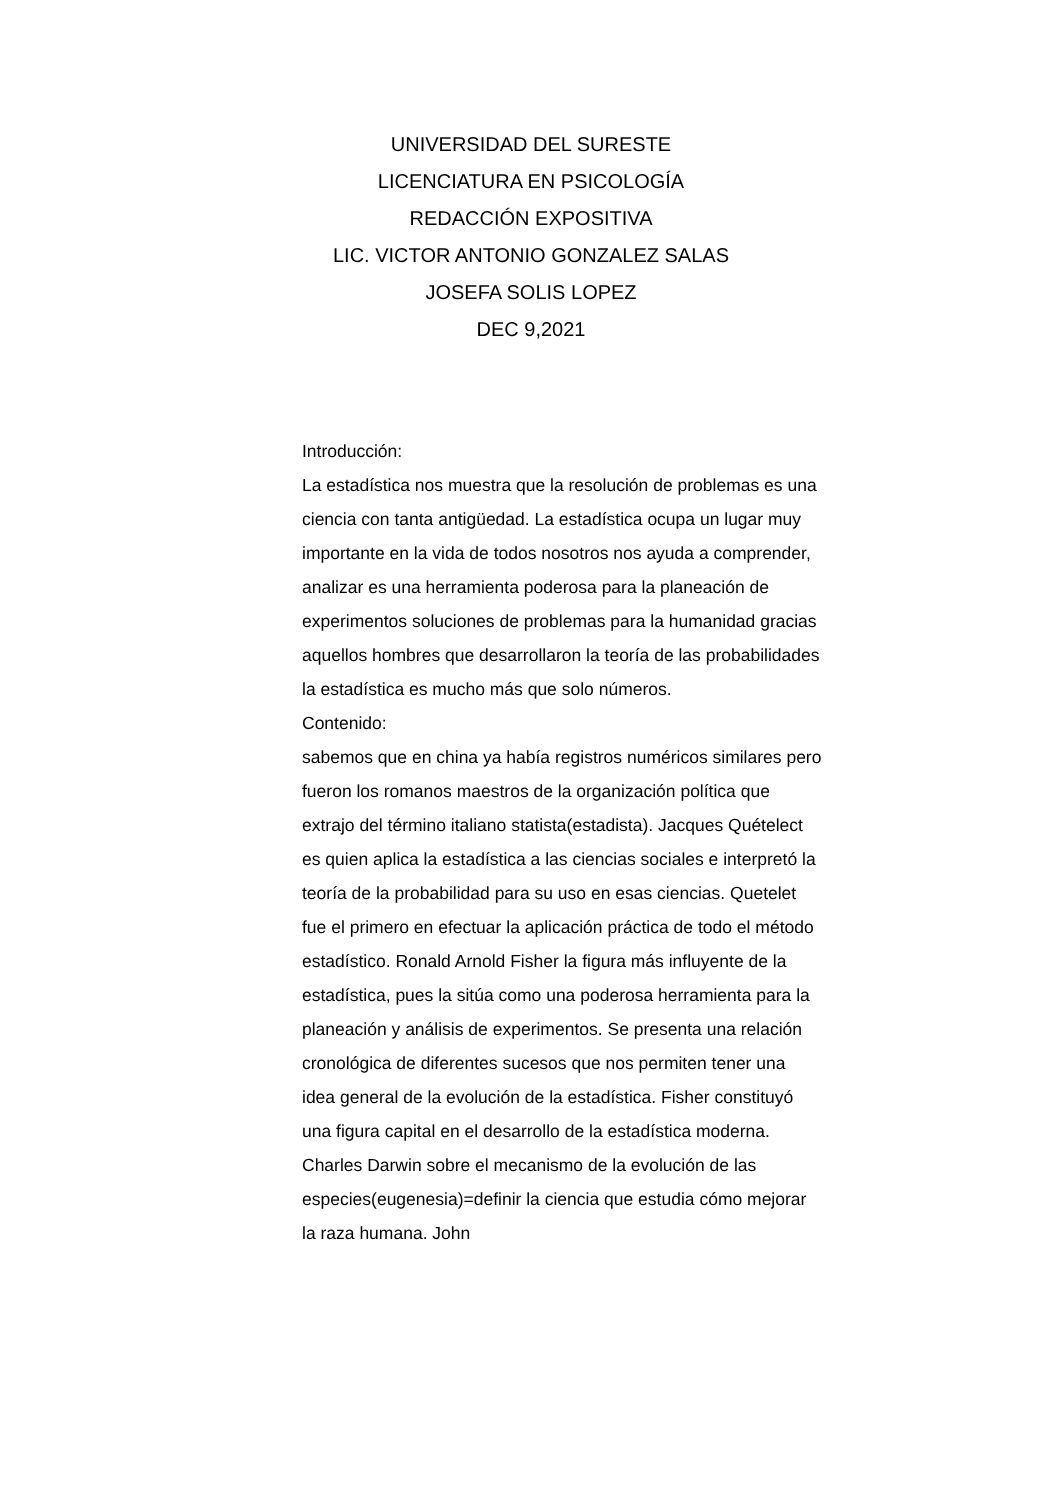UNIVERSIDAD DEL SURESTE
LICENCIATURA EN PSICOLOGÍA
REDACCIÓN EXPOSITIVA
LIC. VICTOR ANTONIO GONZALEZ SALAS
JOSEFA SOLIS LOPEZ
DEC 9,2021
Introducción:
La estadística nos muestra que la resolución de problemas es una ciencia con tanta antigüedad. La estadística ocupa un lugar muy importante en la vida de todos nosotros nos ayuda a comprender, analizar es una herramienta poderosa para la planeación de experimentos soluciones de problemas para la humanidad gracias aquellos hombres que desarrollaron la teoría de las probabilidades la estadística es mucho más que solo números.
Contenido:
sabemos que en china ya había registros numéricos similares pero fueron los romanos maestros de la organización política que extrajo del término italiano statista(estadista). Jacques Quételect es quien aplica la estadística a las ciencias sociales e interpretó la teoría de la probabilidad para su uso en esas ciencias. Quetelet fue el primero en efectuar la aplicación práctica de todo el método estadístico. Ronald Arnold Fisher la figura más influyente de la estadística, pues la sitúa como una poderosa herramienta para la planeación y análisis de experimentos. Se presenta una relación cronológica de diferentes sucesos que nos permiten tener una idea general de la evolución de la estadística. Fisher constituyó una figura capital en el desarrollo de la estadística moderna. Charles Darwin sobre el mecanismo de la evolución de las especies(eugenesia)=definir la ciencia que estudia cómo mejorar la raza humana. John